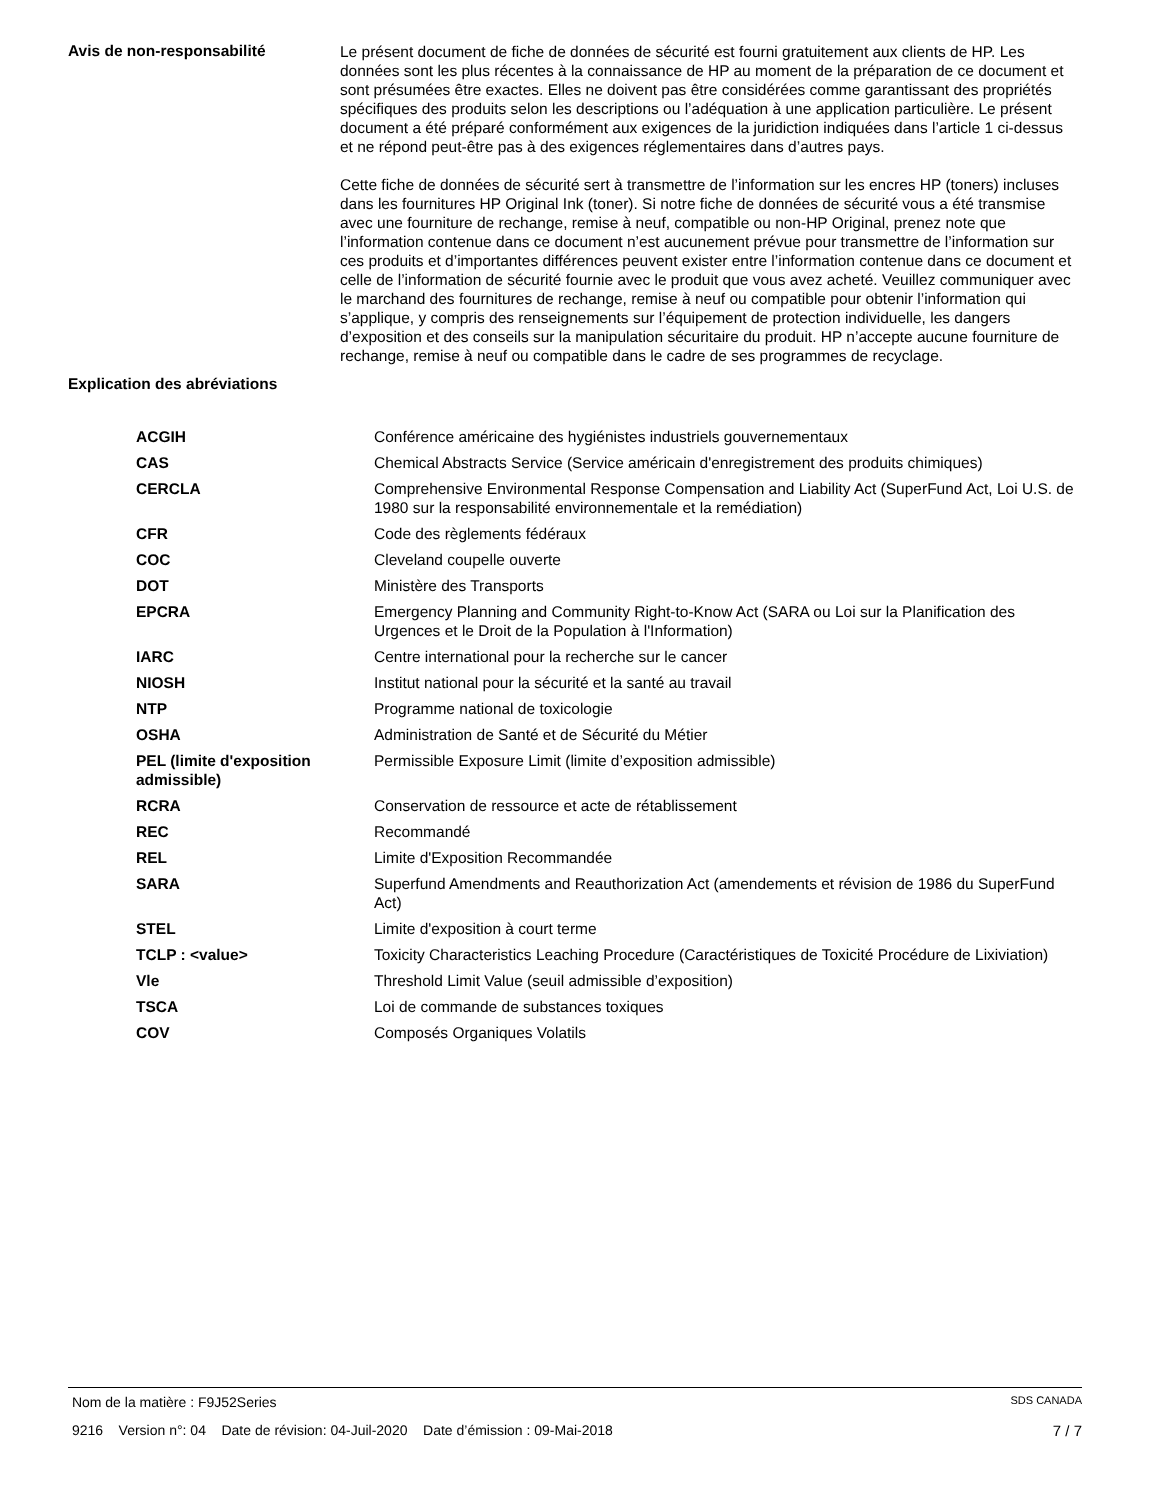Avis de non-responsabilité
Le présent document de fiche de données de sécurité est fourni gratuitement aux clients de HP. Les données sont les plus récentes à la connaissance de HP au moment de la préparation de ce document et sont présumées être exactes. Elles ne doivent pas être considérées comme garantissant des propriétés spécifiques des produits selon les descriptions ou l’adéquation à une application particulière. Le présent document a été préparé conformément aux exigences de la juridiction indiquées dans l’article 1 ci-dessus et ne répond peut-être pas à des exigences réglementaires dans d’autres pays.
Cette fiche de données de sécurité sert à transmettre de l’information sur les encres HP (toners) incluses dans les fournitures HP Original Ink (toner). Si notre fiche de données de sécurité vous a été transmise avec une fourniture de rechange, remise à neuf, compatible ou non-HP Original, prenez note que l’information contenue dans ce document n’est aucunement prévue pour transmettre de l’information sur ces produits et d’importantes différences peuvent exister entre l’information contenue dans ce document et celle de l’information de sécurité fournie avec le produit que vous avez acheté. Veuillez communiquer avec le marchand des fournitures de rechange, remise à neuf ou compatible pour obtenir l’information qui s’applique, y compris des renseignements sur l’équipement de protection individuelle, les dangers d’exposition et des conseils sur la manipulation sécuritaire du produit. HP n’accepte aucune fourniture de rechange, remise à neuf ou compatible dans le cadre de ses programmes de recyclage.
Explication des abréviations
| ACGIH | Conférence américaine des hygiénistes industriels gouvernementaux |
| CAS | Chemical Abstracts Service (Service américain d'enregistrement des produits chimiques) |
| CERCLA | Comprehensive Environmental Response Compensation and Liability Act (SuperFund Act, Loi U.S. de 1980 sur la responsabilité environnementale et la remédiation) |
| CFR | Code des règlements fédéraux |
| COC | Cleveland coupelle ouverte |
| DOT | Ministère des Transports |
| EPCRA | Emergency Planning and Community Right-to-Know Act (SARA ou Loi sur la Planification des Urgences et le Droit de la Population à l'Information) |
| IARC | Centre international pour la recherche sur le cancer |
| NIOSH | Institut national pour la sécurité et la santé au travail |
| NTP | Programme national de toxicologie |
| OSHA | Administration de Santé et de Sécurité du Métier |
| PEL (limite d'exposition admissible) | Permissible Exposure Limit (limite d’exposition admissible) |
| RCRA | Conservation de ressource et acte de rétablissement |
| REC | Recommandé |
| REL | Limite d'Exposition Recommandée |
| SARA | Superfund Amendments and Reauthorization Act (amendements et révision de 1986 du SuperFund Act) |
| STEL | Limite d'exposition à court terme |
| TCLP : <value> | Toxicity Characteristics Leaching Procedure (Caractéristiques de Toxicité Procédure de Lixiviation) |
| Vle | Threshold Limit Value (seuil admissible d’exposition) |
| TSCA | Loi de commande de substances toxiques |
| COV | Composés Organiques Volatils |
Nom de la matière : F9J52Series SDS CANADA
9216 Version n°: 04 Date de révision: 04-Juil-2020 Date d’émission : 09-Mai-2018 7 / 7